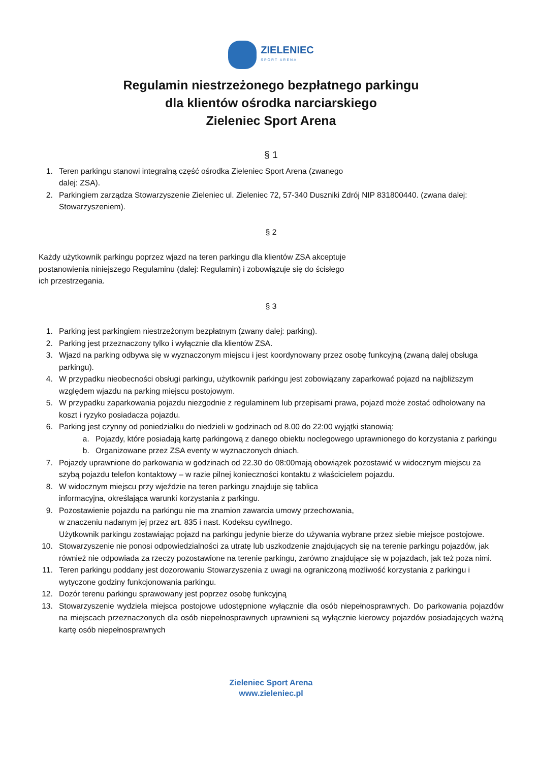ZIELENIEC
SPORT ARENA
Regulamin niestrzeżonego bezpłatnego parkingu
dla klientów ośrodka narciarskiego
Zieleniec Sport Arena
§ 1
1. Teren parkingu stanowi integralną część ośrodka Zieleniec Sport Arena (zwanego
dalej: ZSA).
2. Parkingiem zarządza Stowarzyszenie Zieleniec ul. Zieleniec 72, 57-340 Duszniki Zdrój NIP 831800440. (zwana dalej: Stowarzyszeniem).
§ 2
Każdy użytkownik parkingu poprzez wjazd na teren parkingu dla klientów ZSA akceptuje
postanowienia niniejszego Regulaminu (dalej: Regulamin) i zobowiązuje się do ścisłego
ich przestrzegania.
§ 3
1. Parking jest parkingiem niestrzeżonym bezpłatnym (zwany dalej: parking).
2. Parking jest przeznaczony tylko i wyłącznie dla klientów ZSA.
3. Wjazd na parking odbywa się w wyznaczonym miejscu i jest koordynowany przez osobę funkcyjną (zwaną dalej obsługa parkingu).
4. W przypadku nieobecności obsługi parkingu, użytkownik parkingu jest zobowiązany zaparkować pojazd na najbliższym względem wjazdu na parking miejscu postojowym.
5. W przypadku zaparkowania pojazdu niezgodnie z regulaminem lub przepisami prawa, pojazd może zostać odholowany na koszt i ryzyko posiadacza pojazdu.
6. Parking jest czynny od poniedziałku do niedzieli w godzinach od 8.00 do 22:00 wyjątki stanowią:
a. Pojazdy, które posiadają kartę parkingową z danego obiektu noclegowego uprawnionego do korzystania z parkingu
b. Organizowane przez ZSA eventy w wyznaczonych dniach.
7. Pojazdy uprawnione do parkowania w godzinach od 22.30 do 08:00mają obowiązek pozostawić w widocznym miejscu za szybą pojazdu telefon kontaktowy – w razie pilnej konieczności kontaktu z właścicielem pojazdu.
8. W widocznym miejscu przy wjeździe na teren parkingu znajduje się tablica
informacyjna, określająca warunki korzystania z parkingu.
9. Pozostawienie pojazdu na parkingu nie ma znamion zawarcia umowy przechowania,
w znaczeniu nadanym jej przez art. 835 i nast. Kodeksu cywilnego.
Użytkownik parkingu zostawiając pojazd na parkingu jedynie bierze do używania wybrane przez siebie miejsce postojowe.
10. Stowarzyszenie nie ponosi odpowiedzialności za utratę lub uszkodzenie znajdujących się na terenie parkingu pojazdów, jak również nie odpowiada za rzeczy pozostawione na terenie parkingu, zarówno znajdujące się w pojazdach, jak też poza nimi.
11. Teren parkingu poddany jest dozorowaniu Stowarzyszenia z uwagi na ograniczoną możliwość korzystania z parkingu i wytyczone godziny funkcjonowania parkingu.
12. Dozór terenu parkingu sprawowany jest poprzez osobę funkcyjną
13. Stowarzyszenie wydziela miejsca postojowe udostępnione wyłącznie dla osób niepełnosprawnych. Do parkowania pojazdów na miejscach przeznaczonych dla osób niepełnosprawnych uprawnieni są wyłącznie kierowcy pojazdów posiadających ważną kartę osób niepełnosprawnych
Zieleniec Sport Arena
www.zieleniec.pl